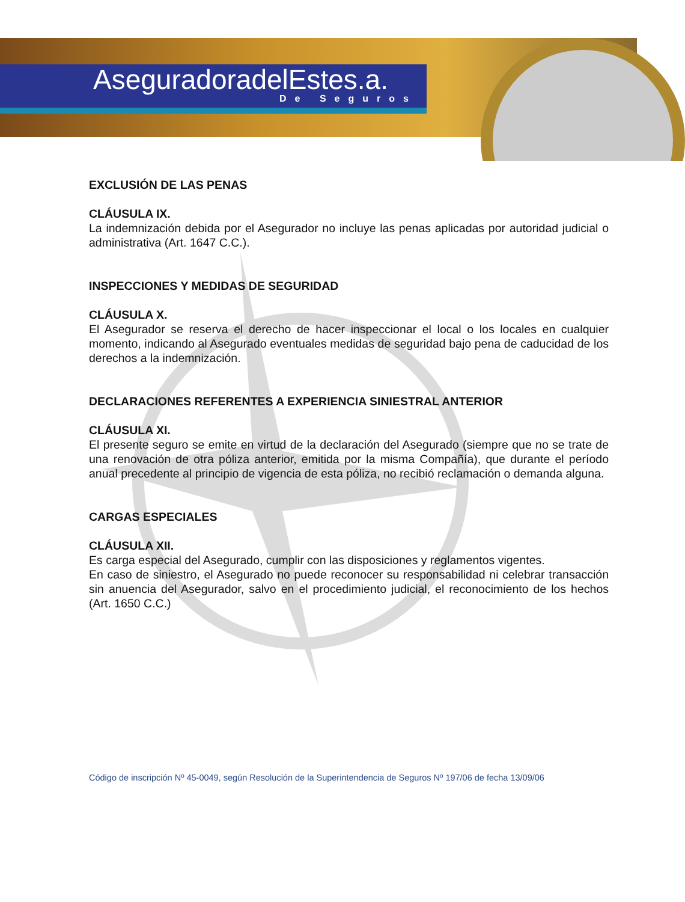AseguradoradelEstes.a.
De Seguros
EXCLUSIÓN DE LAS PENAS
CLÁUSULA IX.
La indemnización debida por el Asegurador no incluye las penas aplicadas por autoridad judicial o administrativa (Art. 1647 C.C.).
INSPECCIONES Y MEDIDAS DE SEGURIDAD
CLÁUSULA X.
El Asegurador se reserva el derecho de hacer inspeccionar el local o los locales en cualquier momento, indicando al Asegurado eventuales medidas de seguridad bajo pena de caducidad de los derechos a la indemnización.
DECLARACIONES REFERENTES A EXPERIENCIA SINIESTRAL ANTERIOR
CLÁUSULA XI.
El presente seguro se emite en virtud de la declaración del Asegurado (siempre que no se trate de una renovación de otra póliza anterior, emitida por la misma Compañía), que durante el período anual precedente al principio de vigencia de esta póliza, no recibió reclamación o demanda alguna.
CARGAS ESPECIALES
CLÁUSULA XII.
Es carga especial del Asegurado, cumplir con las disposiciones y reglamentos vigentes.
En caso de siniestro, el Asegurado no puede reconocer su responsabilidad ni celebrar transacción sin anuencia del Asegurador, salvo en el procedimiento judicial, el reconocimiento de los hechos (Art. 1650 C.C.)
Código de inscripción Nº 45-0049, según Resolución de la Superintendencia de Seguros Nº 197/06 de fecha 13/09/06